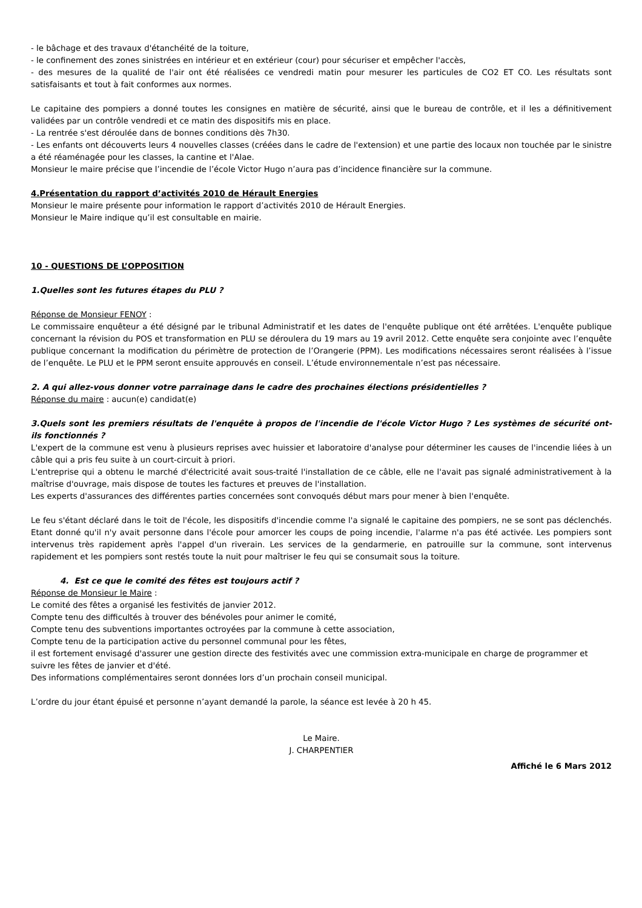- le bâchage et des travaux d'étanchéité de la toiture,
- le confinement des zones sinistrées en intérieur et en extérieur (cour) pour sécuriser et empêcher l'accès,
- des mesures de la qualité de l'air ont été réalisées ce vendredi matin pour mesurer les particules de CO2 ET CO. Les résultats sont satisfaisants et tout à fait conformes aux normes.
Le capitaine des pompiers a donné toutes les consignes en matière de sécurité, ainsi que le bureau de contrôle, et il les a définitivement validées par un contrôle vendredi et ce matin des dispositifs mis en place.
- La rentrée s'est déroulée dans de bonnes conditions dès 7h30.
- Les enfants ont découverts leurs 4 nouvelles classes (créées dans le cadre de l'extension) et une partie des locaux non touchée par le sinistre a été réaménagée pour les classes, la cantine et l'Alae.
Monsieur le maire précise que l’incendie de l’école Victor Hugo n’aura pas d’incidence financière sur la commune.
4.Présentation du rapport d’activités 2010 de Hérault Energies
Monsieur le maire présente pour information le rapport d’activités 2010 de Hérault Energies.
Monsieur le Maire indique qu’il est consultable en mairie.
10 - QUESTIONS DE L’OPPOSITION
1.Quelles sont les futures étapes du PLU ?
Réponse de Monsieur FENOY :
Le commissaire enquêteur a été désigné par le tribunal Administratif et les dates de l'enquête publique ont été arrêtées. L'enquête publique concernant la révision du POS et transformation en PLU se déroulera du 19 mars au 19 avril 2012. Cette enquête sera conjointe avec l’enquête publique concernant la modification du périmètre de protection de l’Orangerie (PPM). Les modifications nécessaires seront réalisées à l’issue de l’enquête. Le PLU et le PPM seront ensuite approuvés en conseil. L’étude environnementale n’est pas nécessaire.
2. A qui allez-vous donner votre parrainage dans le cadre des prochaines élections présidentielles ?
Réponse du maire : aucun(e) candidat(e)
3.Quels sont les premiers résultats de l'enquête à propos de l'incendie de l'école Victor Hugo ? Les systèmes de sécurité ont-ils fonctionnés ?
L'expert de la commune est venu à plusieurs reprises avec huissier et laboratoire d'analyse pour déterminer les causes de l'incendie liées à un câble qui a pris feu suite à un court-circuit à priori.
L'entreprise qui a obtenu le marché d'électricité avait sous-traité l'installation de ce câble, elle ne l'avait pas signalé administrativement à la maîtrise d'ouvrage, mais dispose de toutes les factures et preuves de l'installation.
Les experts d'assurances des différentes parties concernées sont convoqués début mars pour mener à bien l'enquête.
Le feu s'étant déclaré dans le toit de l'école, les dispositifs d'incendie comme l'a signalé le capitaine des pompiers, ne se sont pas déclenchés. Etant donné qu'il n'y avait personne dans l'école pour amorcer les coups de poing incendie, l'alarme n'a pas été activée. Les pompiers sont intervenus très rapidement après l'appel d'un riverain. Les services de la gendarmerie, en patrouille sur la commune, sont intervenus rapidement et les pompiers sont restés toute la nuit pour maîtriser le feu qui se consumait sous la toiture.
4. Est ce que le comité des fêtes est toujours actif ?
Réponse de Monsieur le Maire :
Le comité des fêtes a organisé les festivités de janvier 2012.
Compte tenu des difficultés à trouver des bénévoles pour animer le comité,
Compte tenu des subventions importantes octroyées par la commune à cette association,
Compte tenu de la participation active du personnel communal pour les fêtes,
il est fortement envisagé d'assurer une gestion directe des festivités avec une commission extra-municipale en charge de programmer et suivre les fêtes de janvier et d'été.
Des informations complémentaires seront données lors d’un prochain conseil municipal.
L’ordre du jour étant épuisé et personne n’ayant demandé la parole, la séance est levée à 20 h 45.
Le Maire.
J. CHARPENTIER
Affiché le 6 Mars 2012